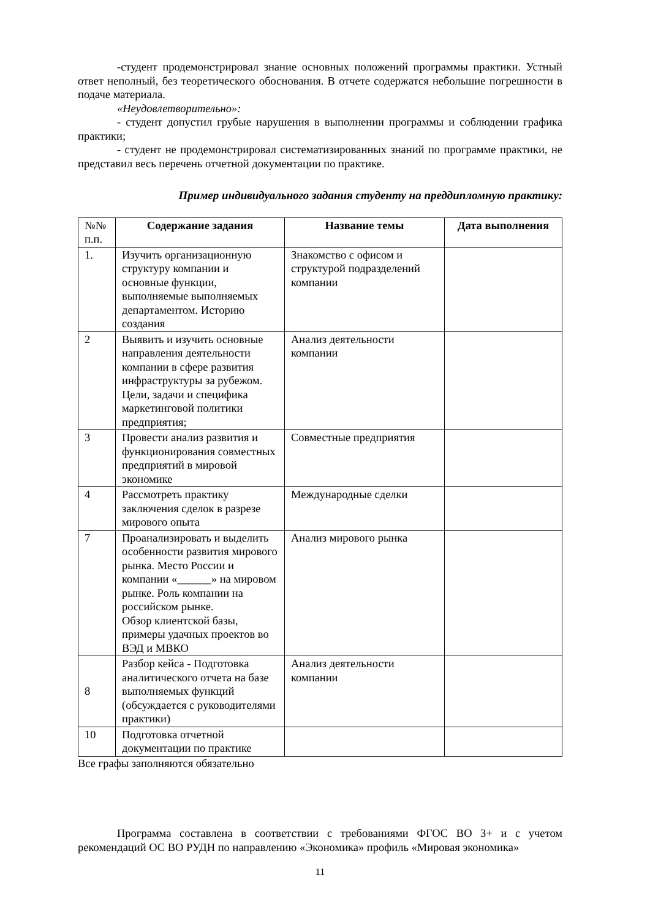-студент продемонстрировал знание основных положений программы практики. Устный ответ неполный, без теоретического обоснования. В отчете содержатся небольшие погрешности в подаче материала.
«Неудовлетворительно»:
- студент допустил грубые нарушения в выполнении программы и соблюдении графика практики;
- студент не продемонстрировал систематизированных знаний по программе практики, не представил весь перечень отчетной документации по практике.
Пример индивидуального задания студенту на преддипломную практику:
| №№ п.п. | Содержание задания | Название темы | Дата выполнения |
| 1. | Изучить организационную структуру компании и основные функции, выполняемые выполняемых департаментом. Историю создания | Знакомство с офисом и структурой подразделений компании | |
| 2 | Выявить и изучить основные направления деятельности компании в сфере развития инфраструктуры за рубежом. Цели, задачи и специфика маркетинговой политики предприятия; | Анализ деятельности компании | |
| 3 | Провести анализ развития и функционирования совместных предприятий в мировой экономике | Совместные предприятия | |
| 4 | Рассмотреть практику заключения сделок в разрезе мирового опыта | Международные сделки | |
| 7 | Проанализировать и выделить особенности развития мирового рынка. Место России и компании «______» на мировом рынке. Роль компании на российском рынке. Обзор клиентской базы, примеры удачных проектов во ВЭД и МВКО | Анализ мирового рынка | |
| 8 | Разбор кейса - Подготовка аналитического отчета на базе выполняемых функций (обсуждается с руководителями практики) | Анализ деятельности компании | |
| 10 | Подготовка отчетной документации по практике | | |
Все графы заполняются обязательно
Программа составлена в соответствии с требованиями ФГОС ВО 3+ и с учетом рекомендаций ОС ВО РУДН по направлению «Экономика» профиль «Мировая экономика»
11